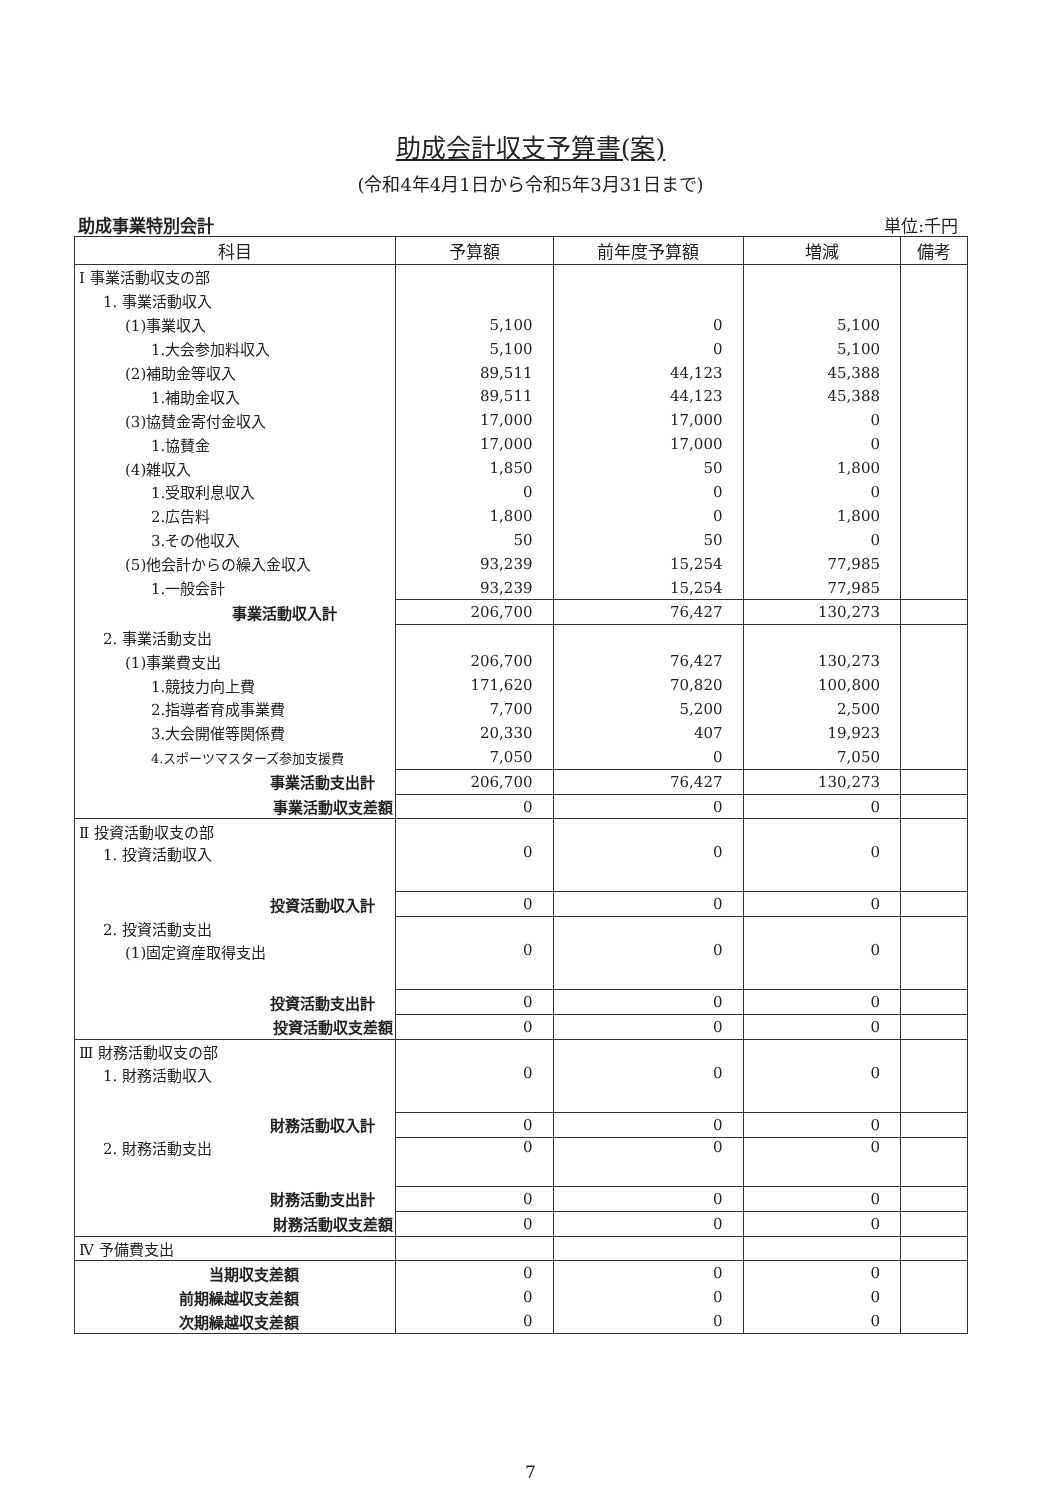助成会計収支予算書(案)
(令和4年4月1日から令和5年3月31日まで)
助成事業特別会計 単位:千円
| 科目 | 予算額 | 前年度予算額 | 増減 | 備考 |
| --- | --- | --- | --- | --- |
| Ⅰ 事業活動収支の部 | | | | |
| 1. 事業活動収入 | | | | |
| (1)事業収入 | 5,100 | 0 | 5,100 | |
| 1.大会参加料収入 | 5,100 | 0 | 5,100 | |
| (2)補助金等収入 | 89,511 | 44,123 | 45,388 | |
| 1.補助金収入 | 89,511 | 44,123 | 45,388 | |
| (3)協賛金寄付金収入 | 17,000 | 17,000 | 0 | |
| 1.協賛金 | 17,000 | 17,000 | 0 | |
| (4)雑収入 | 1,850 | 50 | 1,800 | |
| 1.受取利息収入 | 0 | 0 | 0 | |
| 2.広告料 | 1,800 | 0 | 1,800 | |
| 3.その他収入 | 50 | 50 | 0 | |
| (5)他会計からの繰入金収入 | 93,239 | 15,254 | 77,985 | |
| 1.一般会計 | 93,239 | 15,254 | 77,985 | |
| 事業活動収入計 | 206,700 | 76,427 | 130,273 | |
| 2. 事業活動支出 | | | | |
| (1)事業費支出 | 206,700 | 76,427 | 130,273 | |
| 1.競技力向上費 | 171,620 | 70,820 | 100,800 | |
| 2.指導者育成事業費 | 7,700 | 5,200 | 2,500 | |
| 3.大会開催等関係費 | 20,330 | 407 | 19,923 | |
| 4.スポーツマスターズ参加支援費 | 7,050 | 0 | 7,050 | |
| 事業活動支出計 | 206,700 | 76,427 | 130,273 | |
| 事業活動収支差額 | 0 | 0 | 0 | |
| Ⅱ 投資活動収支の部 | | | | |
| 1. 投資活動収入 | 0 | 0 | 0 | |
| 投資活動収入計 | 0 | 0 | 0 | |
| 2. 投資活動支出 | | | | |
| (1)固定資産取得支出 | 0 | 0 | 0 | |
| 投資活動支出計 | 0 | 0 | 0 | |
| 投資活動収支差額 | 0 | 0 | 0 | |
| Ⅲ 財務活動収支の部 | | | | |
| 1. 財務活動収入 | 0 | 0 | 0 | |
| 財務活動収入計 | 0 | 0 | 0 | |
| 2. 財務活動支出 | 0 | 0 | 0 | |
| 財務活動支出計 | 0 | 0 | 0 | |
| 財務活動収支差額 | 0 | 0 | 0 | |
| Ⅳ 予備費支出 | | | | |
| 当期収支差額 | 0 | 0 | 0 | |
| 前期繰越収支差額 | 0 | 0 | 0 | |
| 次期繰越収支差額 | 0 | 0 | 0 | |
7